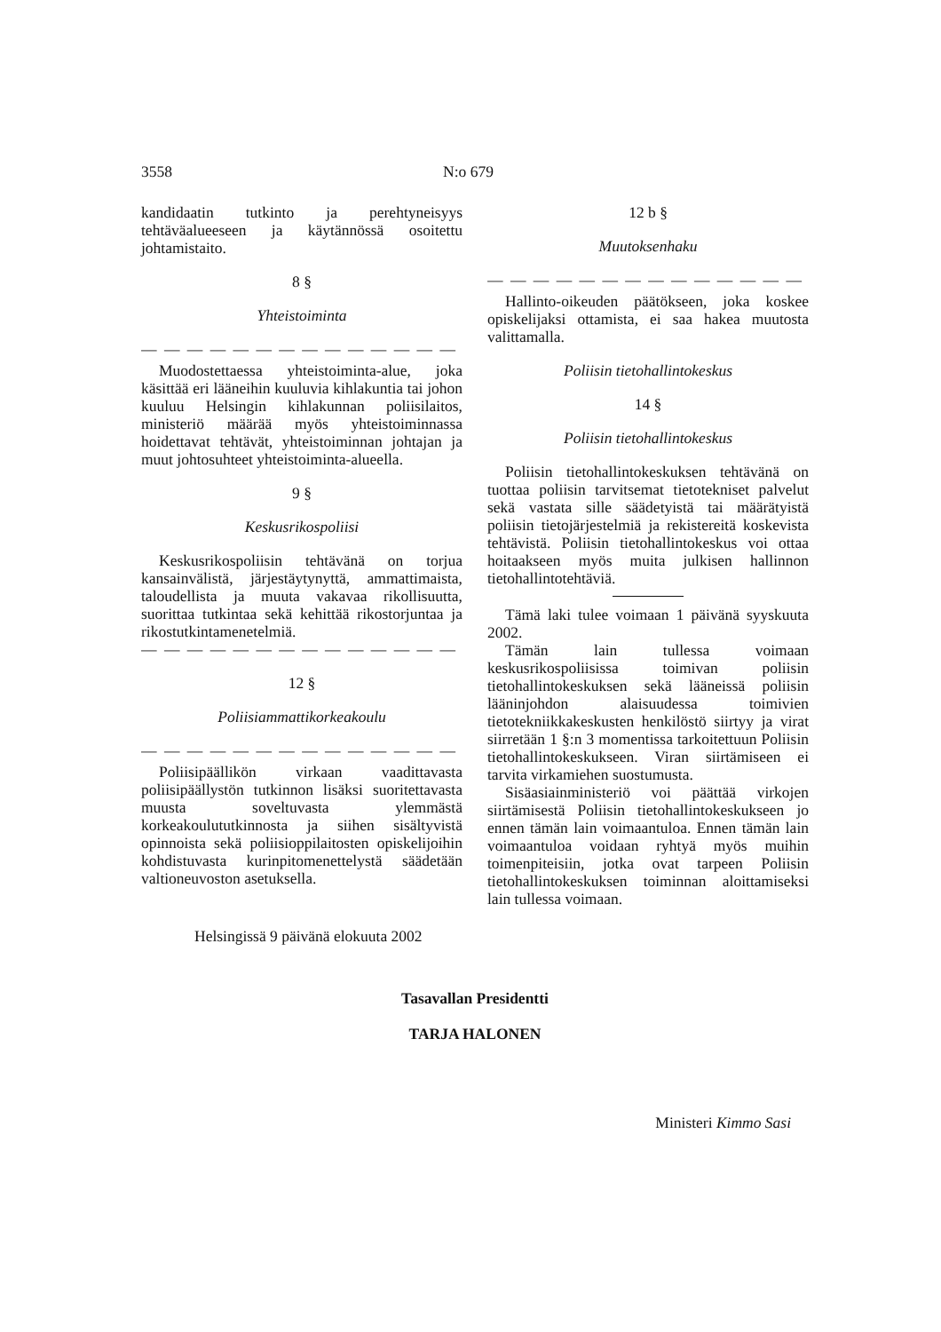3558 N:o 679
kandidaatin tutkinto ja perehtyneisyys tehtäväalueeseen ja käytännössä osoitettu johtamistaito.
8 §
Yhteistoiminta
— — — — — — — — — — — — — —
Muodostettaessa yhteistoiminta-alue, joka käsittää eri lääneihin kuuluvia kihlakuntia tai johon kuuluu Helsingin kihlakunnan poliisilaitos, ministeriö määrää myös yhteistoiminnassa hoidettavat tehtävät, yhteistoiminnan johtajan ja muut johtosuhteet yhteistoiminta-alueella.
9 §
Keskusrikospoliisi
Keskusrikospoliisin tehtävänä on torjua kansainvälistä, järjestäytynyttä, ammattimaista, taloudellista ja muuta vakavaa rikollisuutta, suorittaa tutkintaa sekä kehittää rikostorjuntaa ja rikostutkintamenetelmiä.
— — — — — — — — — — — — — —
12 §
Poliisiammattikorkeakoulu
— — — — — — — — — — — — — —
Poliisipäällikön virkaan vaadittavasta poliisipäällystön tutkinnon lisäksi suoritettavasta muusta soveltuvasta ylemmästä korkeakoulututkinnosta ja siihen sisältyvistä opinnoista sekä poliisioppilaitosten opiskelijoihin kohdistuvasta kurinpitomenettelystä säädetään valtioneuvoston asetuksella.
12 b §
Muutoksenhaku
— — — — — — — — — — — — — —
Hallinto-oikeuden päätökseen, joka koskee opiskelijaksi ottamista, ei saa hakea muutosta valittamalla.
Poliisin tietohallintokeskus
14 §
Poliisin tietohallintokeskus
Poliisin tietohallintokeskuksen tehtävänä on tuottaa poliisin tarvitsemat tietotekniset palvelut sekä vastata sille säädetyistä tai määrätyistä poliisin tietojärjestelmiä ja rekistereitä koskevista tehtävistä. Poliisin tietohallintokeskus voi ottaa hoitaakseen myös muita julkisen hallinnon tietohallintotehtäviä.
Tämä laki tulee voimaan 1 päivänä syyskuuta 2002.
Tämän lain tullessa voimaan keskusrikospoliisissa toimivan poliisin tietohallintokeskuksen sekä lääneissä poliisin lääninjohdon alaisuudessa toimivien tietotekniikkakeskusten henkilöstö siirtyy ja virat siirretään 1 §:n 3 momentissa tarkoitettuun Poliisin tietohallintokeskukseen. Viran siirtämiseen ei tarvita virkamiehen suostumusta.
Sisäasiainministeriö voi päättää virkojen siirtämisestä Poliisin tietohallintokeskukseen jo ennen tämän lain voimaantuloa. Ennen tämän lain voimaantuloa voidaan ryhtyä myös muihin toimenpiteisiin, jotka ovat tarpeen Poliisin tietohallintokeskuksen toiminnan aloittamiseksi lain tullessa voimaan.
Helsingissä 9 päivänä elokuuta 2002
Tasavallan Presidentti
TARJA HALONEN
Ministeri Kimmo Sasi